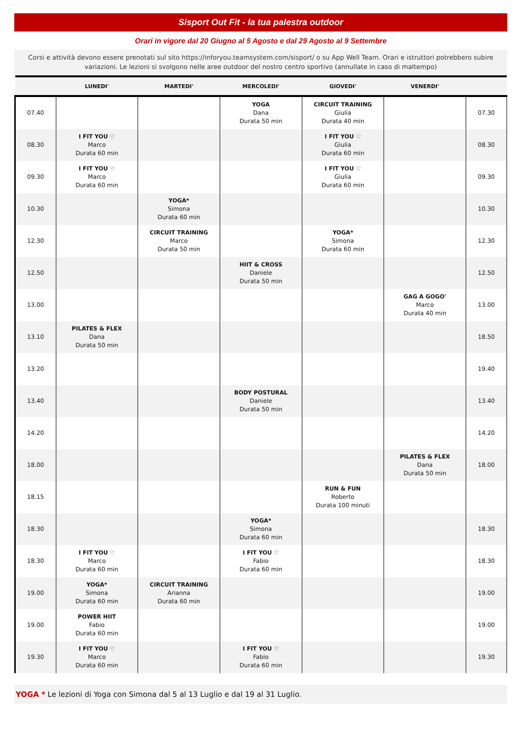Sisport Out Fit - la tua palestra outdoor
Orari in vigore dal 20 Giugno al 5 Agosto e dal 29 Agosto al 9 Settembre
Corsi e attività devono essere prenotati sul sito https://inforyou.teamsystem.com/sisport/ o su App Well Team. Orari e istruttori potrebbero subire variazioni. Le lezioni si svolgono nelle aree outdoor del nostro centro sportivo (annullate in caso di maltempo)
| | LUNEDI' | MARTEDI' | MERCOLEDI' | GIOVEDI' | VENERDI' | |
| --- | --- | --- | --- | --- | --- | --- |
| 07.40 | | | YOGA Dana Durata 50 min | CIRCUIT TRAINING Giulia Durata 40 min | | 07.30 |
| 08.30 | I FIT YOU ♡ Marco Durata 60 min | | | I FIT YOU ♡ Giulia Durata 60 min | | 08.30 |
| 09.30 | I FIT YOU ♡ Marco Durata 60 min | | | I FIT YOU ♡ Giulia Durata 60 min | | 09.30 |
| 10.30 | | YOGA* Simona Durata 60 min | | | | 10.30 |
| 12.30 | | CIRCUIT TRAINING Marco Durata 50 min | | YOGA* Simona Durata 60 min | | 12.30 |
| 12.50 | | | HIIT & CROSS Daniele Durata 50 min | | | 12.50 |
| 13.00 | | | | | GAG A GOGO' Marco Durata 40 min | 13.00 |
| 13.10 | PILATES & FLEX Dana Durata 50 min | | | | | 18.50 |
| 13.20 | | | | | | 19.40 |
| 13.40 | | | BODY POSTURAL Daniele Durata 50 min | | | 13.40 |
| 14.20 | | | | | | 14.20 |
| 18.00 | | | | | PILATES & FLEX Dana Durata 50 min | 18.00 |
| 18.15 | | | | RUN & FUN Roberto Durata 100 minuti | | |
| 18.30 | | | YOGA* Simona Durata 60 min | | | 18.30 |
| 18.30 | I FIT YOU ♡ Marco Durata 60 min | | I FIT YOU ♡ Fabio Durata 60 min | | | 18.30 |
| 19.00 | YOGA* Simona Durata 60 min | CIRCUIT TRAINING Arianna Durata 60 min | | | | 19.00 |
| 19.00 | POWER HIIT Fabio Durata 60 min | | | | | 19.00 |
| 19.30 | I FIT YOU ♡ Marco Durata 60 min | | I FIT YOU ♡ Fabio Durata 60 min | | | 19.30 |
YOGA * Le lezioni di Yoga con Simona dal 5 al 13 Luglio e dal 19 al 31 Luglio.